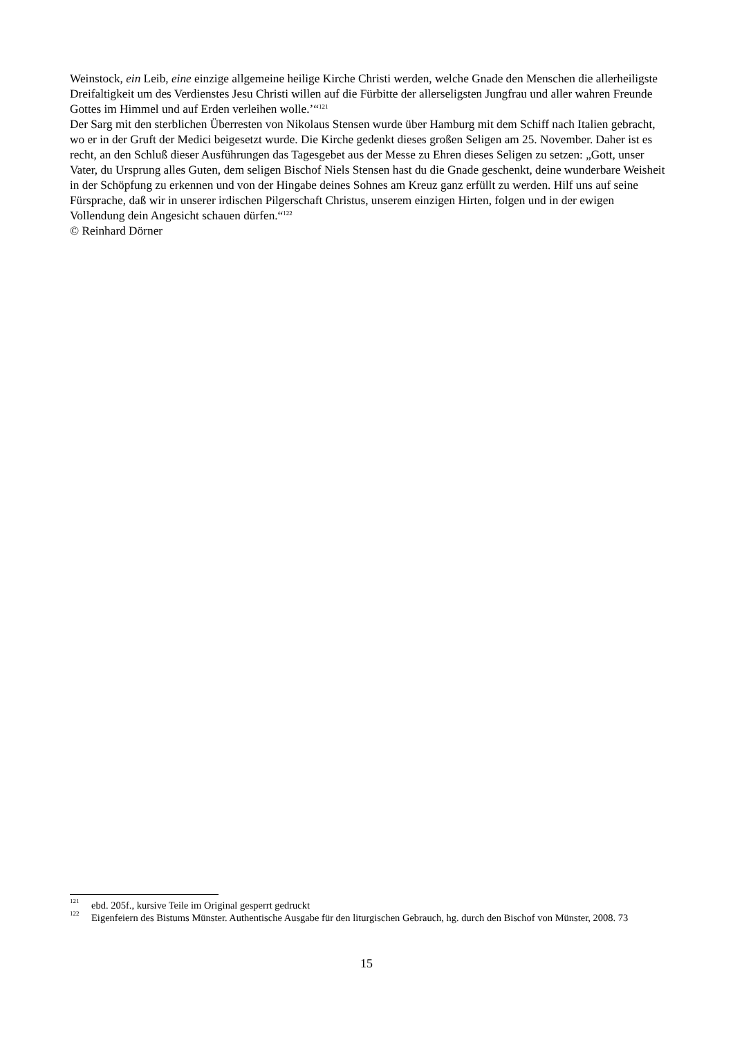Weinstock, ein Leib, eine einzige allgemeine heilige Kirche Christi werden, welche Gnade den Menschen die allerheiligste Dreifaltigkeit um des Verdienstes Jesu Christi willen auf die Fürbitte der allerseligsten Jungfrau und aller wahren Freunde Gottes im Himmel und auf Erden verleihen wolle.’“<sup>121</sup>
Der Sarg mit den sterblichen Überresten von Nikolaus Stensen wurde über Hamburg mit dem Schiff nach Italien gebracht, wo er in der Gruft der Medici beigesetzt wurde. Die Kirche gedenkt dieses großen Seligen am 25. November. Daher ist es recht, an den Schluß dieser Ausführungen das Tagesgebet aus der Messe zu Ehren dieses Seligen zu setzen: „Gott, unser Vater, du Ursprung alles Guten, dem seligen Bischof Niels Stensen hast du die Gnade geschenkt, deine wunderbare Weisheit in der Schöpfung zu erkennen und von der Hingabe deines Sohnes am Kreuz ganz erfüllt zu werden. Hilf uns auf seine Fürsprache, daß wir in unserer irdischen Pilgerschaft Christus, unserem einzigen Hirten, folgen und in der ewigen Vollendung dein Angesicht schauen dürfen.“<sup>122</sup>
© Reinhard Dörner
<sup>121</sup> ebd. 205f., kursive Teile im Original gesperrt gedruckt
<sup>122</sup> Eigenfeiern des Bistums Münster. Authentische Ausgabe für den liturgischen Gebrauch, hg. durch den Bischof von Münster, 2008. 73
15